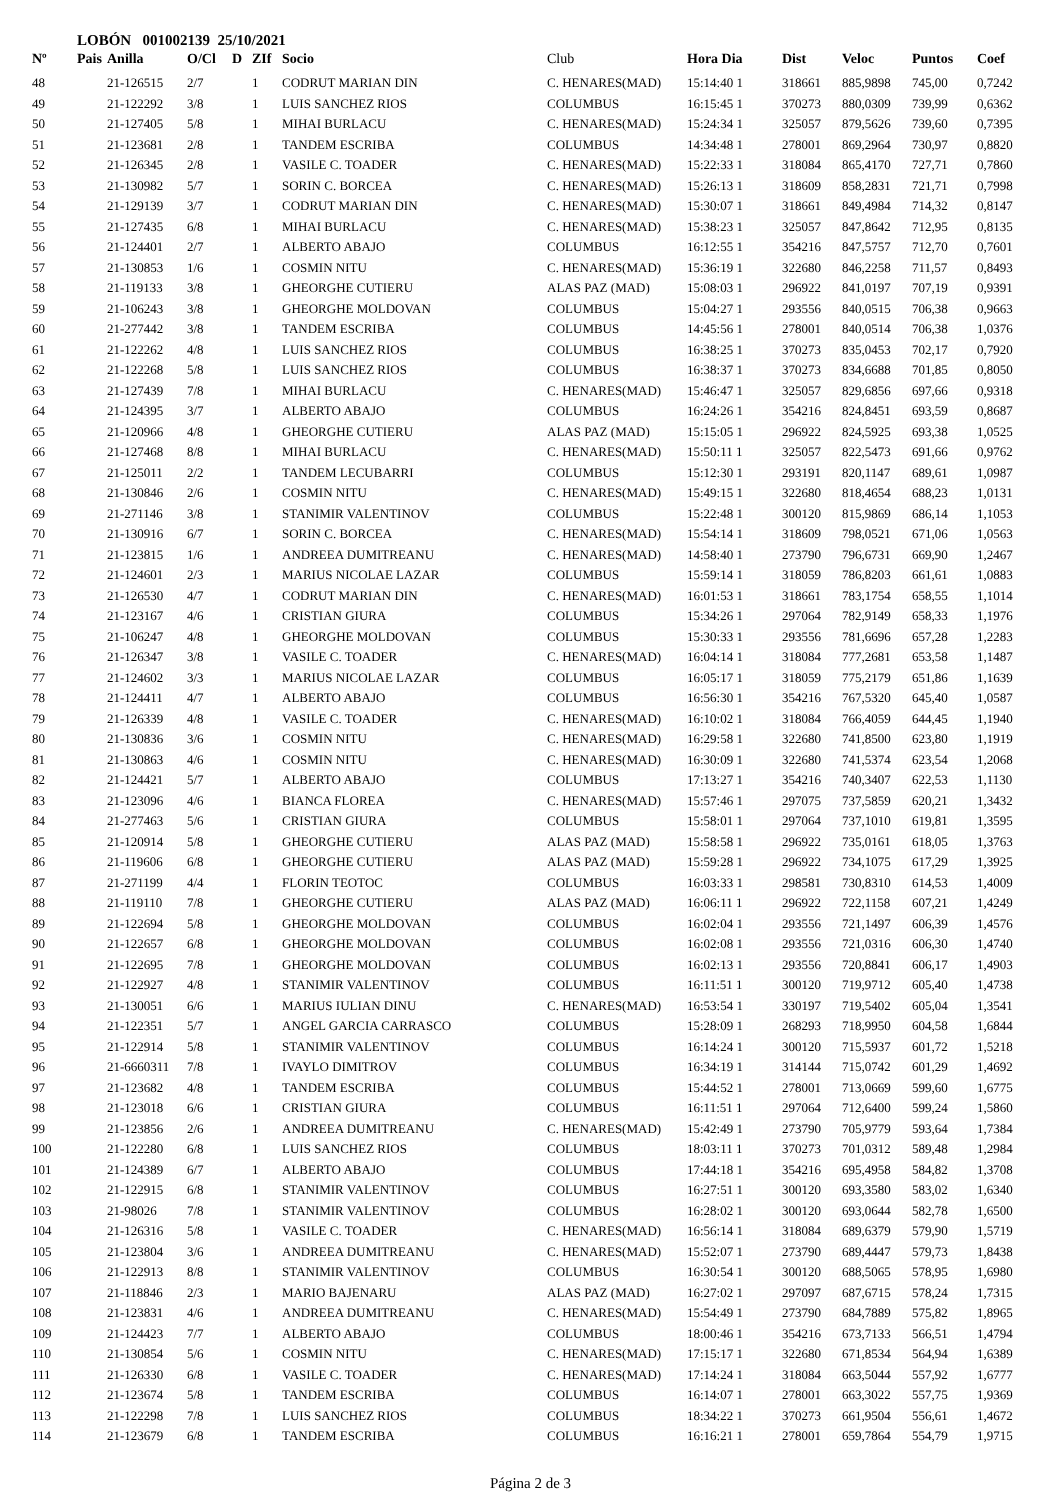LOBÓN 001002139 25/10/2021
| Nº | Pais | Anilla | O/Cl | D | ZIf | Socio | Club | Hora Dia | Dist | Veloc | Puntos | Coef |
| --- | --- | --- | --- | --- | --- | --- | --- | --- | --- | --- | --- | --- |
| 48 | | 21-126515 | 2/7 | | 1 | CODRUT MARIAN DIN | C. HENARES(MAD) | 15:14:40 1 | 318661 | 885,9898 | 745,00 | 0,7242 |
| 49 | | 21-122292 | 3/8 | | 1 | LUIS SANCHEZ RIOS | COLUMBUS | 16:15:45 1 | 370273 | 880,0309 | 739,99 | 0,6362 |
| 50 | | 21-127405 | 5/8 | | 1 | MIHAI BURLACU | C. HENARES(MAD) | 15:24:34 1 | 325057 | 879,5626 | 739,60 | 0,7395 |
| 51 | | 21-123681 | 2/8 | | 1 | TANDEM ESCRIBA | COLUMBUS | 14:34:48 1 | 278001 | 869,2964 | 730,97 | 0,8820 |
| 52 | | 21-126345 | 2/8 | | 1 | VASILE C. TOADER | C. HENARES(MAD) | 15:22:33 1 | 318084 | 865,4170 | 727,71 | 0,7860 |
| 53 | | 21-130982 | 5/7 | | 1 | SORIN C. BORCEA | C. HENARES(MAD) | 15:26:13 1 | 318609 | 858,2831 | 721,71 | 0,7998 |
| 54 | | 21-129139 | 3/7 | | 1 | CODRUT MARIAN DIN | C. HENARES(MAD) | 15:30:07 1 | 318661 | 849,4984 | 714,32 | 0,8147 |
| 55 | | 21-127435 | 6/8 | | 1 | MIHAI BURLACU | C. HENARES(MAD) | 15:38:23 1 | 325057 | 847,8642 | 712,95 | 0,8135 |
| 56 | | 21-124401 | 2/7 | | 1 | ALBERTO ABAJO | COLUMBUS | 16:12:55 1 | 354216 | 847,5757 | 712,70 | 0,7601 |
| 57 | | 21-130853 | 1/6 | | 1 | COSMIN NITU | C. HENARES(MAD) | 15:36:19 1 | 322680 | 846,2258 | 711,57 | 0,8493 |
| 58 | | 21-119133 | 3/8 | | 1 | GHEORGHE CUTIERU | ALAS PAZ (MAD) | 15:08:03 1 | 296922 | 841,0197 | 707,19 | 0,9391 |
| 59 | | 21-106243 | 3/8 | | 1 | GHEORGHE MOLDOVAN | COLUMBUS | 15:04:27 1 | 293556 | 840,0515 | 706,38 | 0,9663 |
| 60 | | 21-277442 | 3/8 | | 1 | TANDEM ESCRIBA | COLUMBUS | 14:45:56 1 | 278001 | 840,0514 | 706,38 | 1,0376 |
| 61 | | 21-122262 | 4/8 | | 1 | LUIS SANCHEZ RIOS | COLUMBUS | 16:38:25 1 | 370273 | 835,0453 | 702,17 | 0,7920 |
| 62 | | 21-122268 | 5/8 | | 1 | LUIS SANCHEZ RIOS | COLUMBUS | 16:38:37 1 | 370273 | 834,6688 | 701,85 | 0,8050 |
| 63 | | 21-127439 | 7/8 | | 1 | MIHAI BURLACU | C. HENARES(MAD) | 15:46:47 1 | 325057 | 829,6856 | 697,66 | 0,9318 |
| 64 | | 21-124395 | 3/7 | | 1 | ALBERTO ABAJO | COLUMBUS | 16:24:26 1 | 354216 | 824,8451 | 693,59 | 0,8687 |
| 65 | | 21-120966 | 4/8 | | 1 | GHEORGHE CUTIERU | ALAS PAZ (MAD) | 15:15:05 1 | 296922 | 824,5925 | 693,38 | 1,0525 |
| 66 | | 21-127468 | 8/8 | | 1 | MIHAI BURLACU | C. HENARES(MAD) | 15:50:11 1 | 325057 | 822,5473 | 691,66 | 0,9762 |
| 67 | | 21-125011 | 2/2 | | 1 | TANDEM LECUBARRI | COLUMBUS | 15:12:30 1 | 293191 | 820,1147 | 689,61 | 1,0987 |
| 68 | | 21-130846 | 2/6 | | 1 | COSMIN NITU | C. HENARES(MAD) | 15:49:15 1 | 322680 | 818,4654 | 688,23 | 1,0131 |
| 69 | | 21-271146 | 3/8 | | 1 | STANIMIR VALENTINOV | COLUMBUS | 15:22:48 1 | 300120 | 815,9869 | 686,14 | 1,1053 |
| 70 | | 21-130916 | 6/7 | | 1 | SORIN C. BORCEA | C. HENARES(MAD) | 15:54:14 1 | 318609 | 798,0521 | 671,06 | 1,0563 |
| 71 | | 21-123815 | 1/6 | | 1 | ANDREEA DUMITREANU | C. HENARES(MAD) | 14:58:40 1 | 273790 | 796,6731 | 669,90 | 1,2467 |
| 72 | | 21-124601 | 2/3 | | 1 | MARIUS NICOLAE LAZAR | COLUMBUS | 15:59:14 1 | 318059 | 786,8203 | 661,61 | 1,0883 |
| 73 | | 21-126530 | 4/7 | | 1 | CODRUT MARIAN DIN | C. HENARES(MAD) | 16:01:53 1 | 318661 | 783,1754 | 658,55 | 1,1014 |
| 74 | | 21-123167 | 4/6 | | 1 | CRISTIAN GIURA | COLUMBUS | 15:34:26 1 | 297064 | 782,9149 | 658,33 | 1,1976 |
| 75 | | 21-106247 | 4/8 | | 1 | GHEORGHE MOLDOVAN | COLUMBUS | 15:30:33 1 | 293556 | 781,6696 | 657,28 | 1,2283 |
| 76 | | 21-126347 | 3/8 | | 1 | VASILE C. TOADER | C. HENARES(MAD) | 16:04:14 1 | 318084 | 777,2681 | 653,58 | 1,1487 |
| 77 | | 21-124602 | 3/3 | | 1 | MARIUS NICOLAE LAZAR | COLUMBUS | 16:05:17 1 | 318059 | 775,2179 | 651,86 | 1,1639 |
| 78 | | 21-124411 | 4/7 | | 1 | ALBERTO ABAJO | COLUMBUS | 16:56:30 1 | 354216 | 767,5320 | 645,40 | 1,0587 |
| 79 | | 21-126339 | 4/8 | | 1 | VASILE C. TOADER | C. HENARES(MAD) | 16:10:02 1 | 318084 | 766,4059 | 644,45 | 1,1940 |
| 80 | | 21-130836 | 3/6 | | 1 | COSMIN NITU | C. HENARES(MAD) | 16:29:58 1 | 322680 | 741,8500 | 623,80 | 1,1919 |
| 81 | | 21-130863 | 4/6 | | 1 | COSMIN NITU | C. HENARES(MAD) | 16:30:09 1 | 322680 | 741,5374 | 623,54 | 1,2068 |
| 82 | | 21-124421 | 5/7 | | 1 | ALBERTO ABAJO | COLUMBUS | 17:13:27 1 | 354216 | 740,3407 | 622,53 | 1,1130 |
| 83 | | 21-123096 | 4/6 | | 1 | BIANCA FLOREA | C. HENARES(MAD) | 15:57:46 1 | 297075 | 737,5859 | 620,21 | 1,3432 |
| 84 | | 21-277463 | 5/6 | | 1 | CRISTIAN GIURA | COLUMBUS | 15:58:01 1 | 297064 | 737,1010 | 619,81 | 1,3595 |
| 85 | | 21-120914 | 5/8 | | 1 | GHEORGHE CUTIERU | ALAS PAZ (MAD) | 15:58:58 1 | 296922 | 735,0161 | 618,05 | 1,3763 |
| 86 | | 21-119606 | 6/8 | | 1 | GHEORGHE CUTIERU | ALAS PAZ (MAD) | 15:59:28 1 | 296922 | 734,1075 | 617,29 | 1,3925 |
| 87 | | 21-271199 | 4/4 | | 1 | FLORIN TEOTOC | COLUMBUS | 16:03:33 1 | 298581 | 730,8310 | 614,53 | 1,4009 |
| 88 | | 21-119110 | 7/8 | | 1 | GHEORGHE CUTIERU | ALAS PAZ (MAD) | 16:06:11 1 | 296922 | 722,1158 | 607,21 | 1,4249 |
| 89 | | 21-122694 | 5/8 | | 1 | GHEORGHE MOLDOVAN | COLUMBUS | 16:02:04 1 | 293556 | 721,1497 | 606,39 | 1,4576 |
| 90 | | 21-122657 | 6/8 | | 1 | GHEORGHE MOLDOVAN | COLUMBUS | 16:02:08 1 | 293556 | 721,0316 | 606,30 | 1,4740 |
| 91 | | 21-122695 | 7/8 | | 1 | GHEORGHE MOLDOVAN | COLUMBUS | 16:02:13 1 | 293556 | 720,8841 | 606,17 | 1,4903 |
| 92 | | 21-122927 | 4/8 | | 1 | STANIMIR VALENTINOV | COLUMBUS | 16:11:51 1 | 300120 | 719,9712 | 605,40 | 1,4738 |
| 93 | | 21-130051 | 6/6 | | 1 | MARIUS IULIAN DINU | C. HENARES(MAD) | 16:53:54 1 | 330197 | 719,5402 | 605,04 | 1,3541 |
| 94 | | 21-122351 | 5/7 | | 1 | ANGEL GARCIA CARRASCO | COLUMBUS | 15:28:09 1 | 268293 | 718,9950 | 604,58 | 1,6844 |
| 95 | | 21-122914 | 5/8 | | 1 | STANIMIR VALENTINOV | COLUMBUS | 16:14:24 1 | 300120 | 715,5937 | 601,72 | 1,5218 |
| 96 | | 21-6660311 | 7/8 | | 1 | IVAYLO DIMITROV | COLUMBUS | 16:34:19 1 | 314144 | 715,0742 | 601,29 | 1,4692 |
| 97 | | 21-123682 | 4/8 | | 1 | TANDEM ESCRIBA | COLUMBUS | 15:44:52 1 | 278001 | 713,0669 | 599,60 | 1,6775 |
| 98 | | 21-123018 | 6/6 | | 1 | CRISTIAN GIURA | COLUMBUS | 16:11:51 1 | 297064 | 712,6400 | 599,24 | 1,5860 |
| 99 | | 21-123856 | 2/6 | | 1 | ANDREEA DUMITREANU | C. HENARES(MAD) | 15:42:49 1 | 273790 | 705,9779 | 593,64 | 1,7384 |
| 100 | | 21-122280 | 6/8 | | 1 | LUIS SANCHEZ RIOS | COLUMBUS | 18:03:11 1 | 370273 | 701,0312 | 589,48 | 1,2984 |
| 101 | | 21-124389 | 6/7 | | 1 | ALBERTO ABAJO | COLUMBUS | 17:44:18 1 | 354216 | 695,4958 | 584,82 | 1,3708 |
| 102 | | 21-122915 | 6/8 | | 1 | STANIMIR VALENTINOV | COLUMBUS | 16:27:51 1 | 300120 | 693,3580 | 583,02 | 1,6340 |
| 103 | | 21-98026 | 7/8 | | 1 | STANIMIR VALENTINOV | COLUMBUS | 16:28:02 1 | 300120 | 693,0644 | 582,78 | 1,6500 |
| 104 | | 21-126316 | 5/8 | | 1 | VASILE C. TOADER | C. HENARES(MAD) | 16:56:14 1 | 318084 | 689,6379 | 579,90 | 1,5719 |
| 105 | | 21-123804 | 3/6 | | 1 | ANDREEA DUMITREANU | C. HENARES(MAD) | 15:52:07 1 | 273790 | 689,4447 | 579,73 | 1,8438 |
| 106 | | 21-122913 | 8/8 | | 1 | STANIMIR VALENTINOV | COLUMBUS | 16:30:54 1 | 300120 | 688,5065 | 578,95 | 1,6980 |
| 107 | | 21-118846 | 2/3 | | 1 | MARIO BAJENARU | ALAS PAZ (MAD) | 16:27:02 1 | 297097 | 687,6715 | 578,24 | 1,7315 |
| 108 | | 21-123831 | 4/6 | | 1 | ANDREEA DUMITREANU | C. HENARES(MAD) | 15:54:49 1 | 273790 | 684,7889 | 575,82 | 1,8965 |
| 109 | | 21-124423 | 7/7 | | 1 | ALBERTO ABAJO | COLUMBUS | 18:00:46 1 | 354216 | 673,7133 | 566,51 | 1,4794 |
| 110 | | 21-130854 | 5/6 | | 1 | COSMIN NITU | C. HENARES(MAD) | 17:15:17 1 | 322680 | 671,8534 | 564,94 | 1,6389 |
| 111 | | 21-126330 | 6/8 | | 1 | VASILE C. TOADER | C. HENARES(MAD) | 17:14:24 1 | 318084 | 663,5044 | 557,92 | 1,6777 |
| 112 | | 21-123674 | 5/8 | | 1 | TANDEM ESCRIBA | COLUMBUS | 16:14:07 1 | 278001 | 663,3022 | 557,75 | 1,9369 |
| 113 | | 21-122298 | 7/8 | | 1 | LUIS SANCHEZ RIOS | COLUMBUS | 18:34:22 1 | 370273 | 661,9504 | 556,61 | 1,4672 |
| 114 | | 21-123679 | 6/8 | | 1 | TANDEM ESCRIBA | COLUMBUS | 16:16:21 1 | 278001 | 659,7864 | 554,79 | 1,9715 |
Página 2 de 3